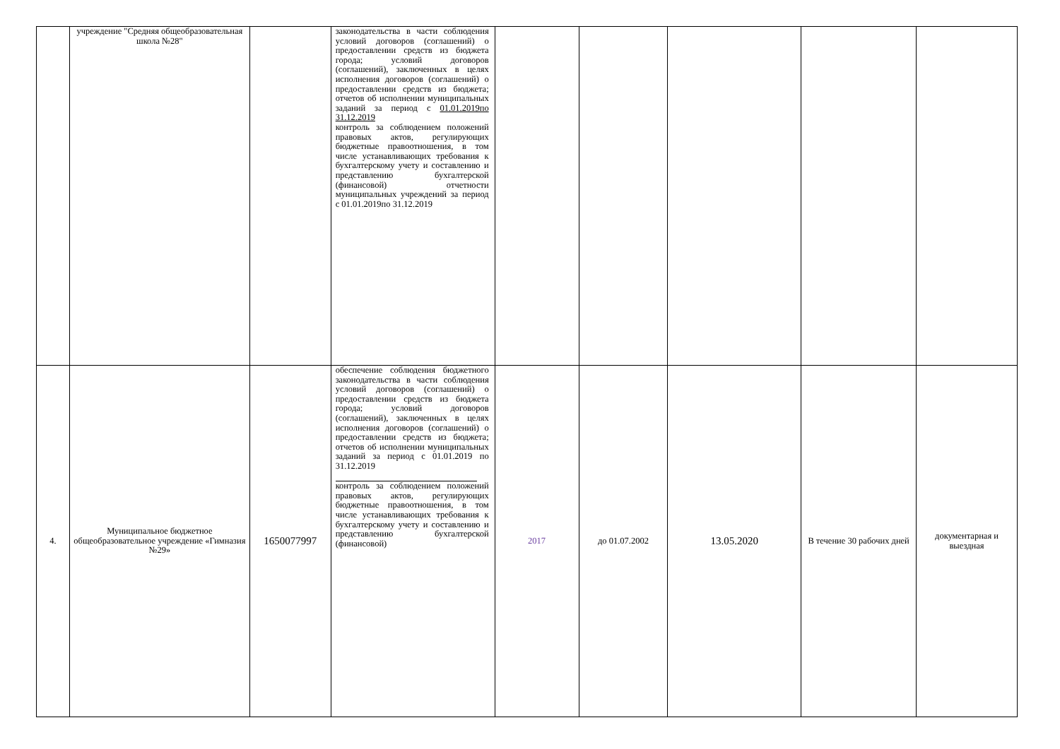| | учреждение "Средняя общеобразовательная школа №28" | | законодательства в части соблюдения условий договоров (соглашений) о предоставлении средств из бюджета города; условий договоров (соглашений), заключенных в целях исполнения договоров (соглашений) о предоставлении средств из бюджета; отчетов об исполнении муниципальных заданий за период с 01.01.2019по 31.12.2019 контроль за соблюдением положений правовых актов, регулирующих бюджетные правоотношения, в том числе устанавливающих требования к бухгалтерскому учету и составлению и представлению бухгалтерской (финансовой) отчетности муниципальных учреждений за период с 01.01.2019по 31.12.2019 | | | | | |
| 4. | Муниципальное бюджетное общеобразовательное учреждение «Гимназия №29» | 1650077997 | обеспечение соблюдения бюджетного законодательства в части соблюдения условий договоров (соглашений) о предоставлении средств из бюджета города; условий договоров (соглашений), заключенных в целях исполнения договоров (соглашений) о предоставлении средств из бюджета; отчетов об исполнении муниципальных заданий за период с 01.01.2019 по 31.12.2019 контроль за соблюдением положений правовых актов, регулирующих бюджетные правоотношения, в том числе устанавливающих требования к бухгалтерскому учету и составлению и представлению бухгалтерской (финансовой) | 2017 | до 01.07.2002 | 13.05.2020 | В течение 30 рабочих дней | документарная и выездная |